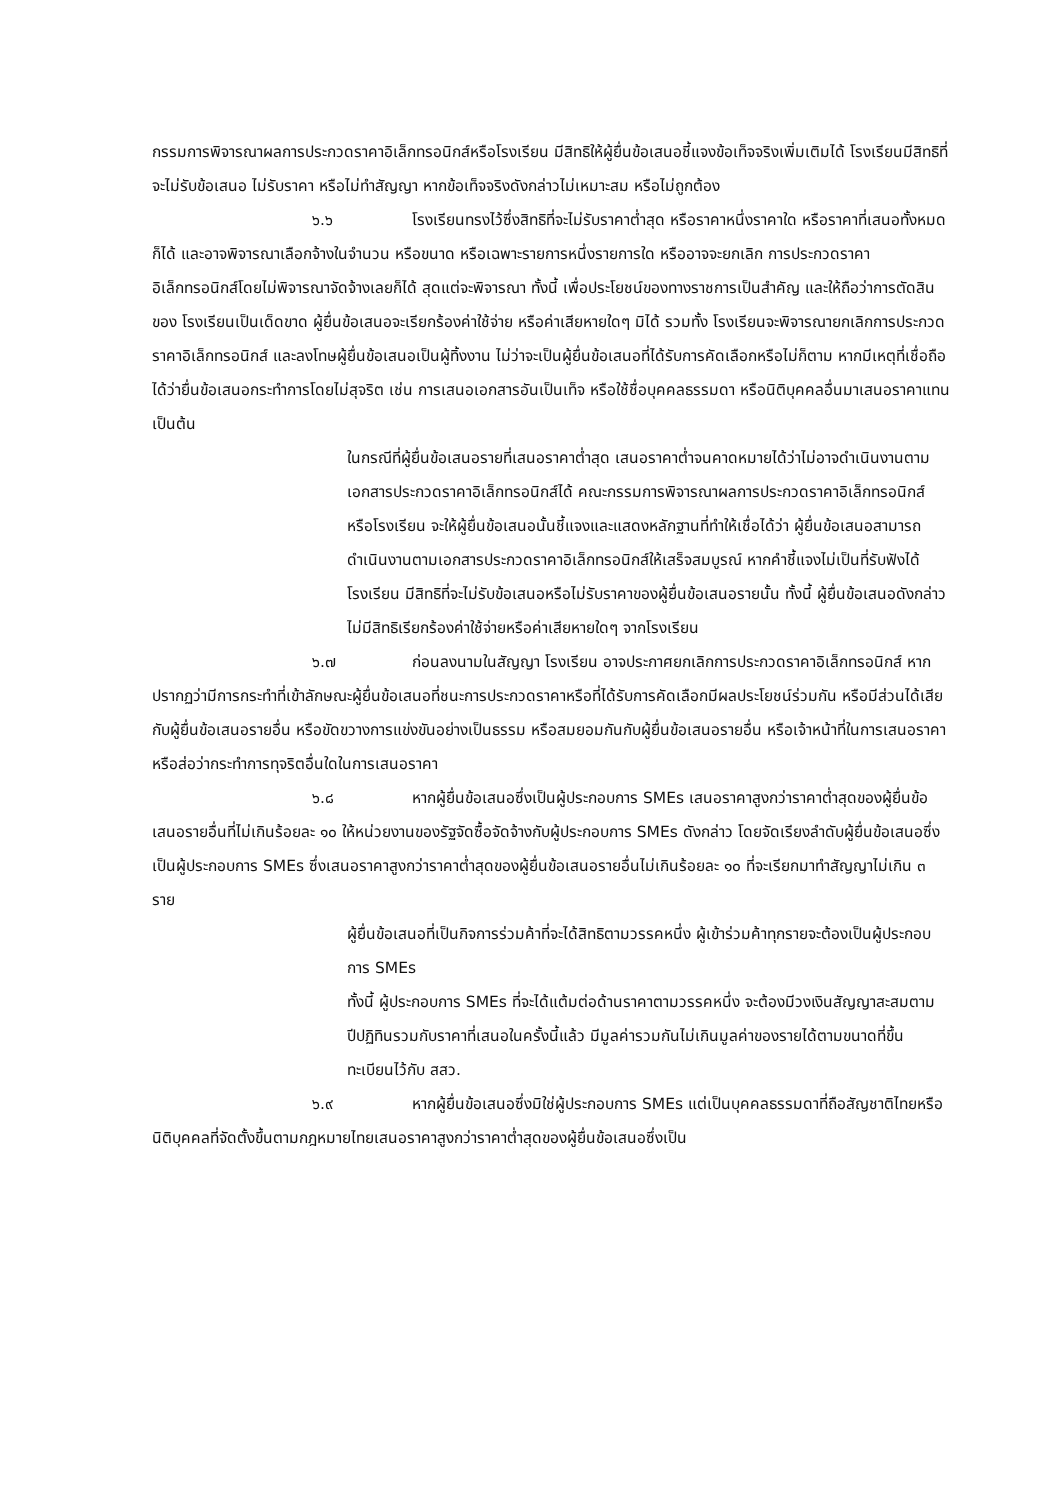กรรมการพิจารณาผลการประกวดราคาอิเล็กทรอนิกส์หรือโรงเรียน มีสิทธิให้ผู้ยื่นข้อเสนอชี้แจงข้อเท็จจริงเพิ่มเติมได้ โรงเรียนมีสิทธิที่จะไม่รับข้อเสนอ ไม่รับราคา หรือไม่ทำสัญญา หากข้อเท็จจริงดังกล่าวไม่เหมาะสม หรือไม่ถูกต้อง
๖.๖ โรงเรียนทรงไว้ซึ่งสิทธิที่จะไม่รับราคาต่ำสุด หรือราคาหนึ่งราคาใด หรือราคาที่เสนอทั้งหมดก็ได้ และอาจพิจารณาเลือกจ้างในจำนวน หรือขนาด หรือเฉพาะรายการหนึ่งรายการใด หรืออาจจะยกเลิก การประกวดราคาอิเล็กทรอนิกส์โดยไม่พิจารณาจัดจ้างเลยก็ได้ สุดแต่จะพิจารณา ทั้งนี้ เพื่อประโยชน์ของทางราชการเป็นสำคัญ และให้ถือว่าการตัดสินของ โรงเรียนเป็นเด็ดขาด ผู้ยื่นข้อเสนอจะเรียกร้องค่าใช้จ่าย หรือค่าเสียหายใดๆ มิได้ รวมทั้ง โรงเรียนจะพิจารณายกเลิกการประกวดราคาอิเล็กทรอนิกส์ และลงโทษผู้ยื่นข้อเสนอเป็นผู้ทิ้งงาน ไม่ว่าจะเป็นผู้ยื่นข้อเสนอที่ได้รับการคัดเลือกหรือไม่ก็ตาม หากมีเหตุที่เชื่อถือได้ว่ายื่นข้อเสนอกระทำการโดยไม่สุจริต เช่น การเสนอเอกสารอันเป็นเท็จ หรือใช้ชื่อบุคคลธรรมดา หรือนิติบุคคลอื่นมาเสนอราคาแทน เป็นต้น
ในกรณีที่ผู้ยื่นข้อเสนอรายที่เสนอราคาต่ำสุด เสนอราคาต่ำจนคาดหมายได้ว่าไม่อาจดำเนินงานตามเอกสารประกวดราคาอิเล็กทรอนิกส์ได้ คณะกรรมการพิจารณาผลการประกวดราคาอิเล็กทรอนิกส์หรือโรงเรียน จะให้ผู้ยื่นข้อเสนอนั้นชี้แจงและแสดงหลักฐานที่ทำให้เชื่อได้ว่า ผู้ยื่นข้อเสนอสามารถดำเนินงานตามเอกสารประกวดราคาอิเล็กทรอนิกส์ให้เสร็จสมบูรณ์ หากคำชี้แจงไม่เป็นที่รับฟังได้ โรงเรียน มีสิทธิที่จะไม่รับข้อเสนอหรือไม่รับราคาของผู้ยื่นข้อเสนอรายนั้น ทั้งนี้ ผู้ยื่นข้อเสนอดังกล่าวไม่มีสิทธิเรียกร้องค่าใช้จ่ายหรือค่าเสียหายใดๆ จากโรงเรียน
๖.๗ ก่อนลงนามในสัญญา โรงเรียน อาจประกาศยกเลิกการประกวดราคาอิเล็กทรอนิกส์ หากปรากฏว่ามีการกระทำที่เข้าลักษณะผู้ยื่นข้อเสนอที่ชนะการประกวดราคาหรือที่ได้รับการคัดเลือกมีผลประโยชน์ร่วมกัน หรือมีส่วนได้เสียกับผู้ยื่นข้อเสนอรายอื่น หรือขัดขวางการแข่งขันอย่างเป็นธรรม หรือสมยอมกันกับผู้ยื่นข้อเสนอรายอื่น หรือเจ้าหน้าที่ในการเสนอราคา หรือส่อว่ากระทำการทุจริตอื่นใดในการเสนอราคา
๖.๘ หากผู้ยื่นข้อเสนอซึ่งเป็นผู้ประกอบการ SMEs เสนอราคาสูงกว่าราคาต่ำสุดของผู้ยื่นข้อเสนอรายอื่นที่ไม่เกินร้อยละ ๑๐ ให้หน่วยงานของรัฐจัดซื้อจัดจ้างกับผู้ประกอบการ SMEs ดังกล่าว โดยจัดเรียงลำดับผู้ยื่นข้อเสนอซึ่งเป็นผู้ประกอบการ SMEs ซึ่งเสนอราคาสูงกว่าราคาต่ำสุดของผู้ยื่นข้อเสนอรายอื่นไม่เกินร้อยละ ๑๐ ที่จะเรียกมาทำสัญญาไม่เกิน ๓ ราย
ผู้ยื่นข้อเสนอที่เป็นกิจการร่วมค้าที่จะได้สิทธิตามวรรคหนึ่ง ผู้เข้าร่วมค้าทุกรายจะต้องเป็นผู้ประกอบการ SMEs
ทั้งนี้ ผู้ประกอบการ SMEs ที่จะได้แต้มต่อด้านราคาตามวรรคหนึ่ง จะต้องมีวงเงินสัญญาสะสมตามปีปฏิทินรวมกับราคาที่เสนอในครั้งนี้แล้ว มีมูลค่ารวมกันไม่เกินมูลค่าของรายได้ตามขนาดที่ขึ้นทะเบียนไว้กับ สสว.
๖.๙ หากผู้ยื่นข้อเสนอซึ่งมิใช่ผู้ประกอบการ SMEs แต่เป็นบุคคลธรรมดาที่ถือสัญชาติไทยหรือนิติบุคคลที่จัดตั้งขึ้นตามกฎหมายไทยเสนอราคาสูงกว่าราคาต่ำสุดของผู้ยื่นข้อเสนอซึ่งเป็น